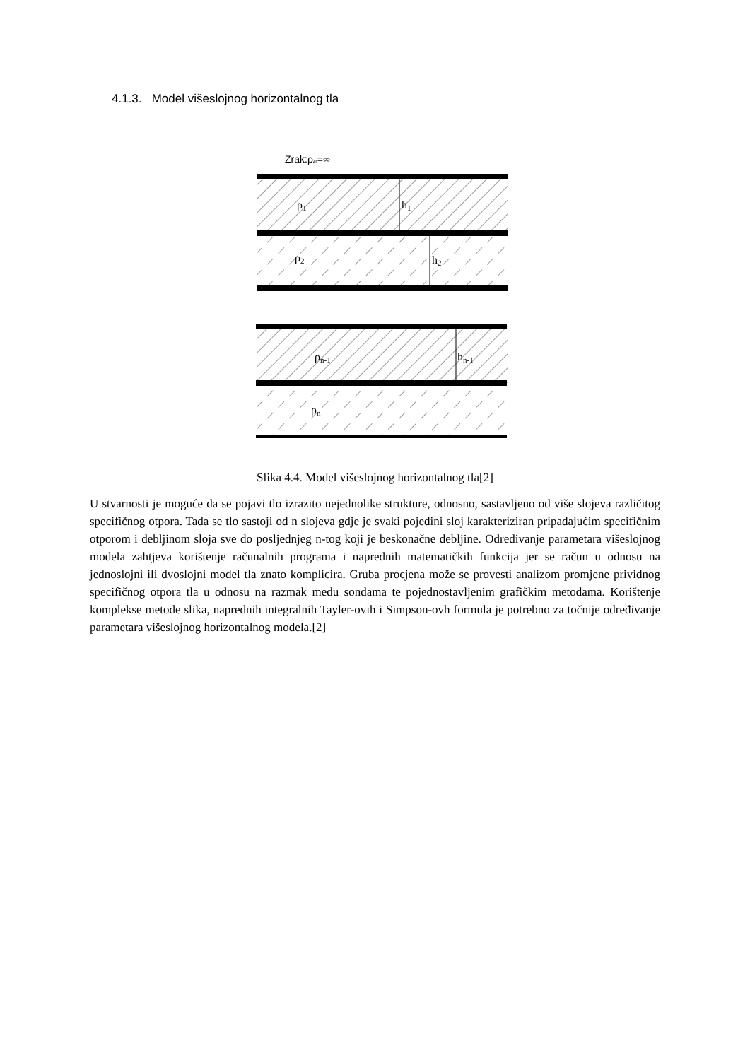4.1.3. Model višeslojnog horizontalnog tla
Zrak:ρzr=∞
ρ1
h1
ρ2
h2
ρn-1
hn-1
ρn
Slika 4.4. Model višeslojnog horizontalnog tla[2]
U stvarnosti je moguće da se pojavi tlo izrazito nejednolike strukture, odnosno, sastavljeno od više slojeva različitog specifičnog otpora. Tada se tlo sastoji od n slojeva gdje je svaki pojedini sloj karakteriziran pripadajućim specifičnim otporom i debljinom sloja sve do posljednjeg n-tog koji je beskonačne debljine. Određivanje parametara višeslojnog modela zahtjeva korištenje računalnih programa i naprednih matematičkih funkcija jer se račun u odnosu na jednoslojni ili dvoslojni model tla znato komplicira. Gruba procjena može se provesti analizom promjene prividnog specifičnog otpora tla u odnosu na razmak među sondama te pojednostavljenim grafičkim metodama. Korištenje komplekse metode slika, naprednih integralnih Tayler-ovih i Simpson-ovh formula je potrebno za točnije određivanje parametara višeslojnog horizontalnog modela.[2]